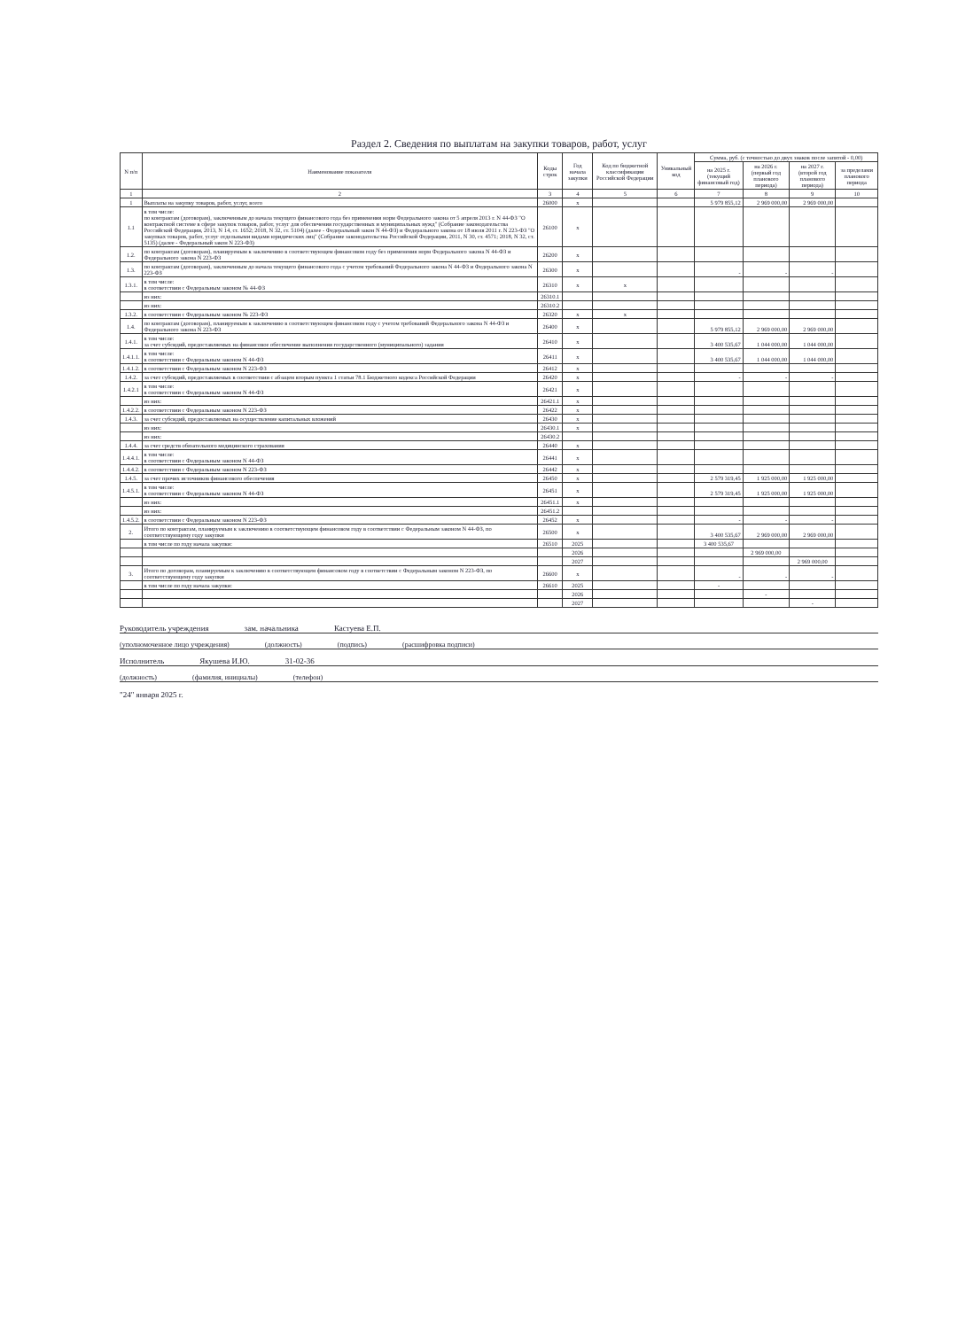Раздел 2. Сведения по выплатам на закупки товаров, работ, услуг
| N п/п | Наименование показателя | Коды строк | Год начала закупки | Код по бюджетной классификации Российской Федерации | Уникальный код | Сумма, руб. (с точностью до двух знаков после запятой - 0,00) | | | |
| --- | --- | --- | --- | --- | --- | --- | --- | --- | --- |
| | | | | | | на 2025 г. (текущий финансовый год) | на 2026 г. (первый год планового периода) | на 2027 г. (второй год планового периода) | за пределами планового периода |
| 1 | 2 | 3 | 4 | 5 | 6 | 7 | 8 | 9 | 10 |
| 1 | Выплаты на закупку товаров, работ, услуг, всего | 26000 | x | | | 5 979 855,12 | 2 969 000,00 | 2 969 000,00 | |
| 1.1 | в том числе: по контрактам (договорам), заключенным до начала текущего финансового года без применения норм Федерального закона от 5 апреля 2013 г. N 44-ФЗ "О контрактной системе в сфере закупок товаров, работ, услуг для обеспечения государственных и муниципальных нужд" (Собрание законодательства Российской Федерации, 2013, N 14, ст. 1652; 2018, N 32, ст. 5104) (далее - Федеральный закон N 44-ФЗ) и Федерального закона от 18 июля 2011 г. N 223-ФЗ "О закупках товаров, работ, услуг отдельными видами юридических лиц" (Собрание законодательства Российской Федерации, 2011, N 30, ст. 4571; 2018, N 32, ст. 5135) (далее - Федеральный закон N 223-ФЗ) | 26100 | x | | | | | | |
| 1.2. | по контрактам (договорам), планируемым к заключению в соответствующем финансовом году без применения норм Федерального закона N 44-ФЗ и Федерального закона N 223-ФЗ | 26200 | x | | | | | | |
| 1.3. | по контрактам (договорам), заключенным до начала текущего финансового года с учетом требований Федерального закона N 44-ФЗ и Федерального закона N 223-ФЗ | 26300 | x | | | - | - | - | |
| 1.3.1. | в том числе: в соответствии с Федеральным законом № 44-ФЗ | 26310 | x | x | | | | | |
| | из них: | 26310.1 | | | | | | | |
| | из них: | 26310.2 | | | | | | | |
| 1.3.2. | в соответствии с Федеральным законом № 223-ФЗ | 26320 | x | x | | | | | |
| 1.4. | по контрактам (договорам), планируемым к заключению в соответствующем финансовом году с учетом требований Федерального закона N 44-ФЗ и Федерального закона N 223-ФЗ | 26400 | x | | | 5 979 855,12 | 2 969 000,00 | 2 969 000,00 | |
| 1.4.1. | в том числе: за счет субсидий, предоставляемых на финансовое обеспечение выполнения государственного (муниципального) задания | 26410 | x | | | 3 400 535,67 | 1 044 000,00 | 1 044 000,00 | |
| 1.4.1.1. | в том числе: в соответствии с Федеральным законом N 44-ФЗ | 26411 | x | | | 3 400 535,67 | 1 044 000,00 | 1 044 000,00 | |
| 1.4.1.2. | в соответствии с Федеральным законом N 223-ФЗ | 26412 | x | | | | | | |
| 1.4.2. | за счет субсидий, предоставляемых в соответствии с абзацем вторым пункта 1 статьи 78.1 Бюджетного кодекса Российской Федерации | 26420 | x | | | - | - | - | |
| 1.4.2.1 | в том числе: в соответствии с Федеральным законом N 44-ФЗ | 26421 | x | | | | | | |
| | из них: | 26421.1 | x | | | | | | |
| 1.4.2.2. | в соответствии с Федеральным законом N 223-ФЗ | 26422 | x | | | | | | |
| 1.4.3. | за счет субсидий, предоставляемых на осуществление капитальных вложений | 26430 | x | | | | | | |
| | из них: | 26430.1 | x | | | | | | |
| | из них: | 26430.2 | | | | | | | |
| 1.4.4. | за счет средств обязательного медицинского страхования | 26440 | x | | | | | | |
| 1.4.4.1. | в том числе: в соответствии с Федеральным законом N 44-ФЗ | 26441 | x | | | | | | |
| 1.4.4.2. | в соответствии с Федеральным законом N 223-ФЗ | 26442 | x | | | | | | |
| 1.4.5. | за счет прочих источников финансового обеспечения | 26450 | x | | | 2 579 319,45 | 1 925 000,00 | 1 925 000,00 | |
| 1.4.5.1. | в том числе: в соответствии с Федеральным законом N 44-ФЗ | 26451 | x | | | 2 579 319,45 | 1 925 000,00 | 1 925 000,00 | |
| | из них: | 26451.1 | x | | | | | | |
| | из них: | 26451.2 | | | | | | | |
| 1.4.5.2. | в соответствии с Федеральным законом N 223-ФЗ | 26452 | x | | | - | - | - | |
| 2. | Итого по контрактам, планируемым к заключению в соответствующем финансовом году в соответствии с Федеральным законом N 44-ФЗ, по соответствующему году закупки | 26500 | x | | | 3 400 535,67 | 2 969 000,00 | 2 969 000,00 | |
| | в том числе по году начала закупки: | 26510 | 2025 | | | 3 400 535,67 | | | |
| | | | 2026 | | | | 2 969 000,00 | | |
| | | | 2027 | | | | | 2 969 000,00 | |
| 3. | Итого по договорам, планируемым к заключению в соответствующем финансовом году в соответствии с Федеральным законом N 223-ФЗ, по соответствующему году закупки | 26600 | x | | | - | - | - | |
| | в том числе по году начала закупки: | 26610 | 2025 | | | - | | | |
| | | | 2026 | | | | - | | |
| | | | 2027 | | | | | - | |
Руководитель учреждения зам. начальника Кастуева Е.П.
(уполномоченное лицо учреждения) (должность) (подпись) (расшифровка подписи)
Исполнитель Якушева И.Ю. 31-02-36
(должность) (фамилия, инициалы) (телефон)
"24" января 2025 г.